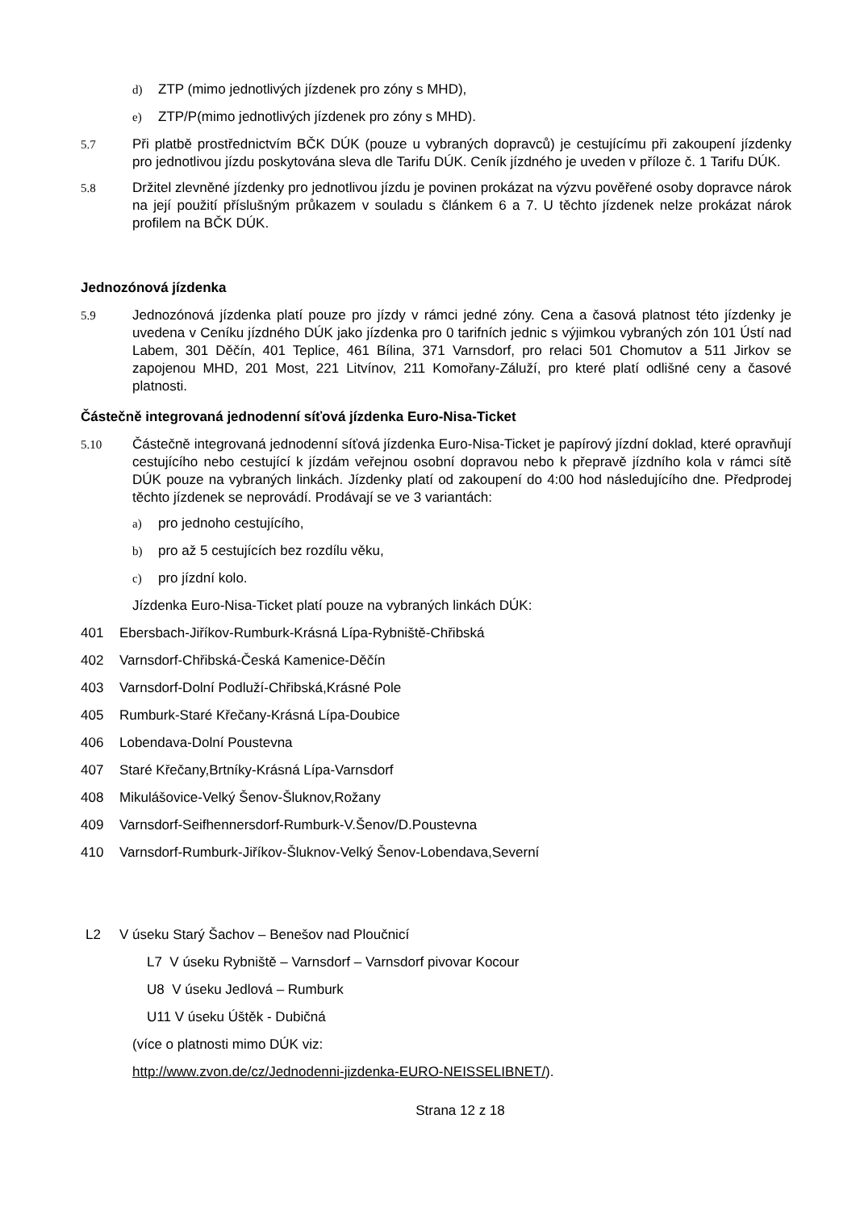d) ZTP (mimo jednotlivých jízdenek pro zóny s MHD),
e) ZTP/P(mimo jednotlivých jízdenek pro zóny s MHD).
5.7 Při platbě prostřednictvím BČK DÚK (pouze u vybraných dopravců) je cestujícímu při zakoupení jízdenky pro jednotlivou jízdu poskytována sleva dle Tarifu DÚK. Ceník jízdného je uveden v příloze č. 1 Tarifu DÚK.
5.8 Držitel zlevněné jízdenky pro jednotlivou jízdu je povinen prokázat na výzvu pověřené osoby dopravce nárok na její použití příslušným průkazem v souladu s článkem 6 a 7. U těchto jízdenek nelze prokázat nárok profilem na BČK DÚK.
Jednozónová jízdenka
5.9 Jednozónová jízdenka platí pouze pro jízdy v rámci jedné zóny. Cena a časová platnost této jízdenky je uvedena v Ceníku jízdného DÚK jako jízdenka pro 0 tarifních jednic s výjimkou vybraných zón 101 Ústí nad Labem, 301 Děčín, 401 Teplice, 461 Bílina, 371 Varnsdorf, pro relaci 501 Chomutov a 511 Jirkov se zapojenou MHD, 201 Most, 221 Litvínov, 211 Komořany-Záluží, pro které platí odlišné ceny a časové platnosti.
Částečně integrovaná jednodenní síťová jízdenka Euro-Nisa-Ticket
5.10 Částečně integrovaná jednodenní síťová jízdenka Euro-Nisa-Ticket je papírový jízdní doklad, které opravňují cestujícího nebo cestující k jízdám veřejnou osobní dopravou nebo k přepravě jízdního kola v rámci sítě DÚK pouze na vybraných linkách. Jízdenky platí od zakoupení do 4:00 hod následujícího dne. Předprodej těchto jízdenek se neprovádí. Prodávají se ve 3 variantách:
a) pro jednoho cestujícího,
b) pro až 5 cestujících bez rozdílu věku,
c) pro jízdní kolo.
Jízdenka Euro-Nisa-Ticket platí pouze na vybraných linkách DÚK:
401 Ebersbach-Jiříkov-Rumburk-Krásná Lípa-Rybniště-Chřibská
402 Varnsdorf-Chřibská-Česká Kamenice-Děčín
403 Varnsdorf-Dolní Podluží-Chřibská,Krásné Pole
405 Rumburk-Staré Křečany-Krásná Lípa-Doubice
406 Lobendava-Dolní Poustevna
407 Staré Křečany,Brtníky-Krásná Lípa-Varnsdorf
408 Mikulášovice-Velký Šenov-Šluknov,Rožany
409 Varnsdorf-Seifhennersdorf-Rumburk-V.Šenov/D.Poustevna
410 Varnsdorf-Rumburk-Jiříkov-Šluknov-Velký Šenov-Lobendava,Severní
L2 V úseku Starý Šachov – Benešov nad Ploučnicí
L7 V úseku Rybniště – Varnsdorf – Varnsdorf pivovar Kocour
U8 V úseku Jedlová – Rumburk
U11 V úseku Úštěk - Dubičná
(více o platnosti mimo DÚK viz:
http://www.zvon.de/cz/Jednodenni-jizdenka-EURO-NEISSELIBNET/).
Strana 12 z 18